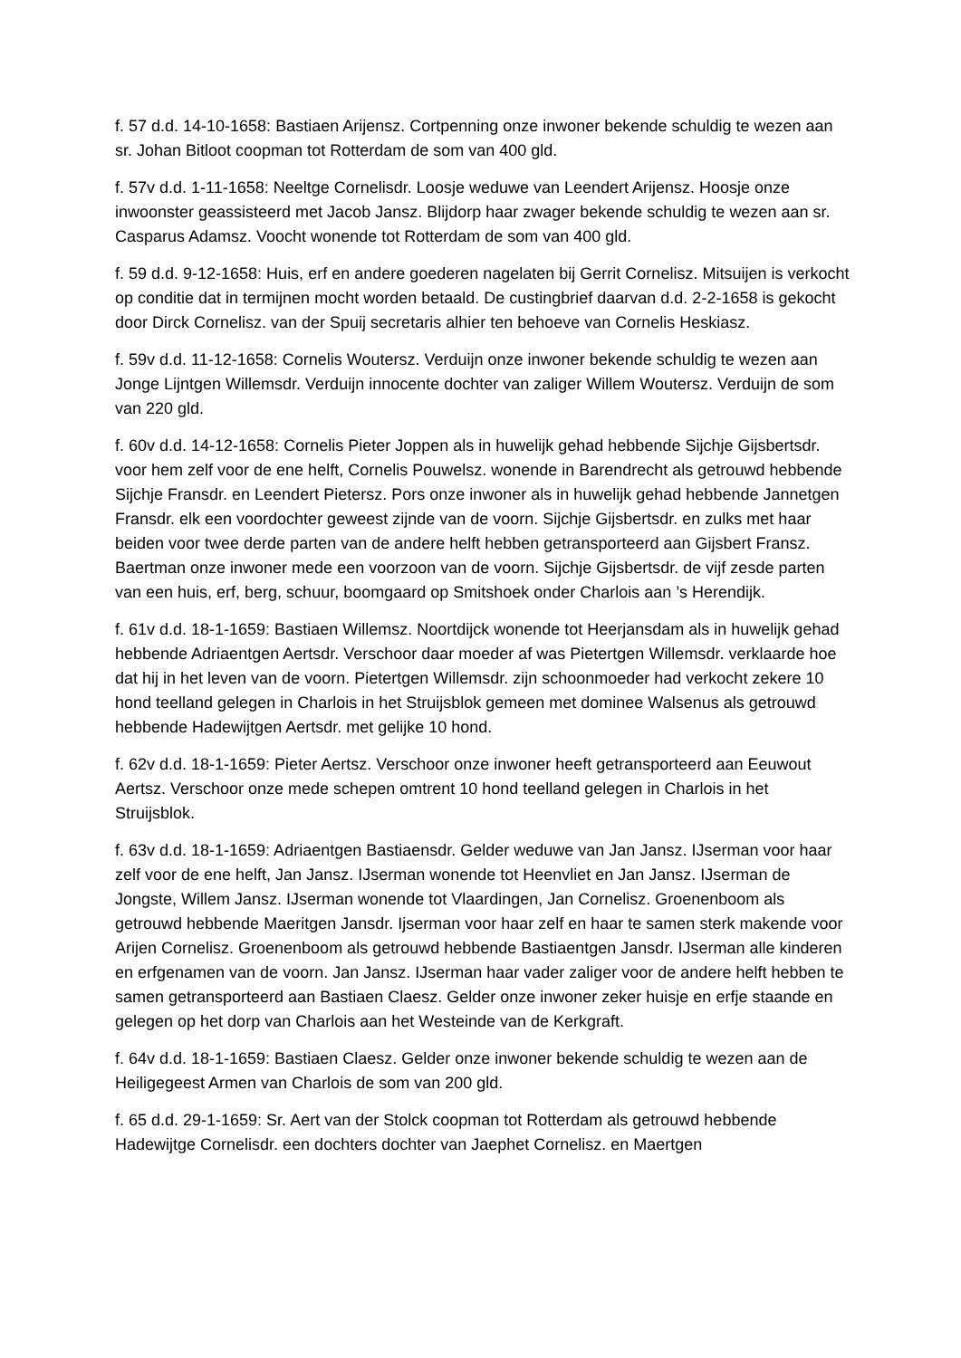f. 57 d.d. 14-10-1658: Bastiaen Arijensz. Cortpenning onze inwoner bekende schuldig te wezen aan sr. Johan Bitloot coopman tot Rotterdam de som van 400 gld.
f. 57v d.d. 1-11-1658: Neeltge Cornelisdr. Loosje weduwe van Leendert Arijensz. Hoosje onze inwoonster geassisteerd met Jacob Jansz. Blijdorp haar zwager bekende schuldig te wezen aan sr. Casparus Adamsz. Voocht wonende tot Rotterdam de som van 400 gld.
f. 59 d.d. 9-12-1658: Huis, erf en andere goederen nagelaten bij Gerrit Cornelisz. Mitsuijen is verkocht op conditie dat in termijnen mocht worden betaald. De custingbrief daarvan d.d. 2-2-1658 is gekocht door Dirck Cornelisz. van der Spuij secretaris alhier ten behoeve van Cornelis Heskiasz.
f. 59v d.d. 11-12-1658: Cornelis Woutersz. Verduijn onze inwoner bekende schuldig te wezen aan Jonge Lijntgen Willemsdr. Verduijn innocente dochter van zaliger Willem Woutersz. Verduijn de som van 220 gld.
f. 60v d.d. 14-12-1658: Cornelis Pieter Joppen als in huwelijk gehad hebbende Sijchje Gijsbertsdr. voor hem zelf voor de ene helft, Cornelis Pouwelsz. wonende in Barendrecht als getrouwd hebbende Sijchje Fransdr. en Leendert Pietersz. Pors onze inwoner als in huwelijk gehad hebbende Jannetgen Fransdr. elk een voordochter geweest zijnde van de voorn. Sijchje Gijsbertsdr. en zulks met haar beiden voor twee derde parten van de andere helft hebben getransporteerd aan Gijsbert Fransz. Baertman onze inwoner mede een voorzoon van de voorn. Sijchje Gijsbertsdr. de vijf zesde parten van een huis, erf, berg, schuur, boomgaard op Smitshoek onder Charlois aan ’s Herendijk.
f. 61v d.d. 18-1-1659: Bastiaen Willemsz. Noortdijck wonende tot Heerjansdam als in huwelijk gehad hebbende Adriaentgen Aertsdr. Verschoor daar moeder af was Pietertgen Willemsdr. verklaarde hoe dat hij in het leven van de voorn. Pietertgen Willemsdr. zijn schoonmoeder had verkocht zekere 10 hond teelland gelegen in Charlois in het Struijsblok gemeen met dominee Walsenus als getrouwd hebbende Hadewijtgen Aertsdr. met gelijke 10 hond.
f. 62v d.d. 18-1-1659: Pieter Aertsz. Verschoor onze inwoner heeft getransporteerd aan Eeuwout Aertsz. Verschoor onze mede schepen omtrent 10 hond teelland gelegen in Charlois in het Struijsblok.
f. 63v d.d. 18-1-1659: Adriaentgen Bastiaensdr. Gelder weduwe van Jan Jansz. IJserman voor haar zelf voor de ene helft, Jan Jansz. IJserman wonende tot Heenvliet en Jan Jansz. IJserman de Jongste, Willem Jansz. IJserman wonende tot Vlaardingen, Jan Cornelisz. Groenenboom als getrouwd hebbende Maeritgen Jansdr. Ijserman voor haar zelf en haar te samen sterk makende voor Arijen Cornelisz. Groenenboom als getrouwd hebbende Bastiaentgen Jansdr. IJserman alle kinderen en erfgenamen van de voorn. Jan Jansz. IJserman haar vader zaliger voor de andere helft hebben te samen getransporteerd aan Bastiaen Claesz. Gelder onze inwoner zeker huisje en erfje staande en gelegen op het dorp van Charlois aan het Westeinde van de Kerkgraft.
f. 64v d.d. 18-1-1659: Bastiaen Claesz. Gelder onze inwoner bekende schuldig te wezen aan de Heiligegeest Armen van Charlois de som van 200 gld.
f. 65 d.d. 29-1-1659: Sr. Aert van der Stolck coopman tot Rotterdam als getrouwd hebbende Hadewijtge Cornelisdr. een dochters dochter van Jaephet Cornelisz. en Maertgen